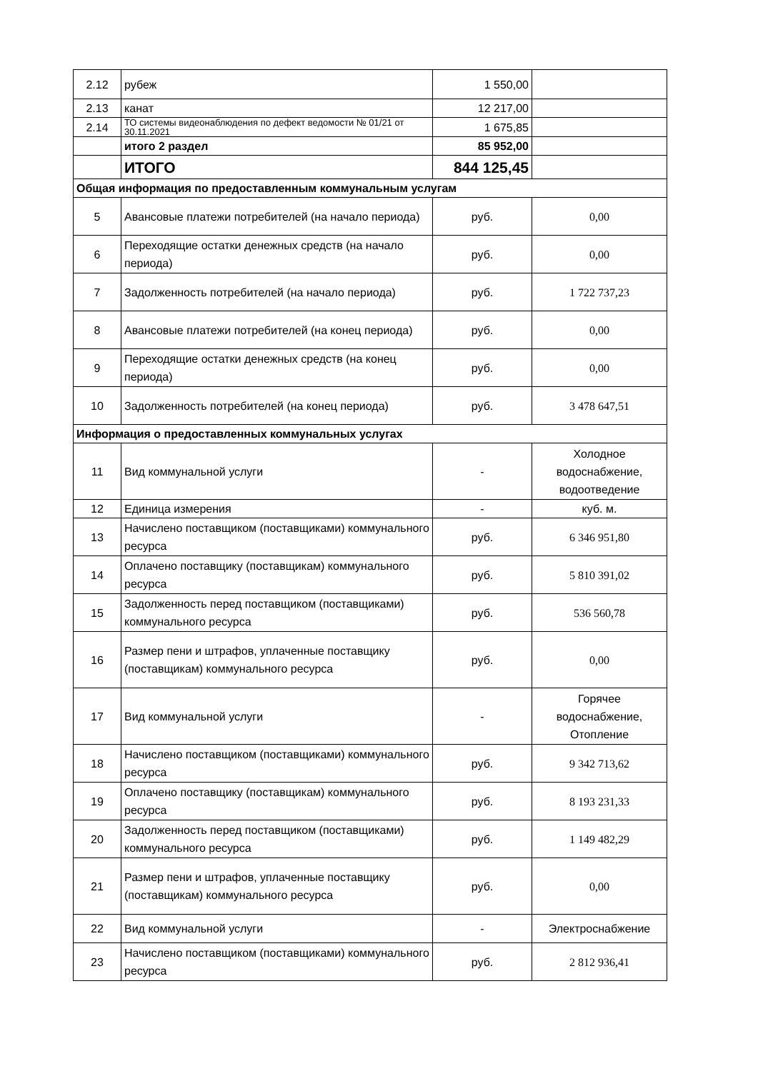| 2.12 | рубеж | 1 550,00 | |
| 2.13 | канат | 12 217,00 | |
| 2.14 | ТО системы видеонаблюдения по дефект ведомости № 01/21 от 30.11.2021 | 1 675,85 | |
| | итого 2 раздел | 85 952,00 | |
| | ИТОГО | 844 125,45 | |
| Общая информация по предоставленным коммунальным услугам | | | |
| 5 | Авансовые платежи потребителей (на начало периода) | руб. | 0,00 |
| 6 | Переходящие остатки денежных средств (на начало периода) | руб. | 0,00 |
| 7 | Задолженность потребителей (на начало периода) | руб. | 1 722 737,23 |
| 8 | Авансовые платежи потребителей (на конец периода) | руб. | 0,00 |
| 9 | Переходящие остатки денежных средств (на конец периода) | руб. | 0,00 |
| 10 | Задолженность потребителей (на конец периода) | руб. | 3 478 647,51 |
| Информация о предоставленных коммунальных услугах | | | |
| 11 | Вид коммунальной услуги | - | Холодное водоснабжение, водоотведение |
| 12 | Единица измерения | - | куб. м. |
| 13 | Начислено поставщиком (поставщиками) коммунального ресурса | руб. | 6 346 951,80 |
| 14 | Оплачено поставщику (поставщикам) коммунального ресурса | руб. | 5 810 391,02 |
| 15 | Задолженность перед поставщиком (поставщиками) коммунального ресурса | руб. | 536 560,78 |
| 16 | Размер пени и штрафов, уплаченные поставщику (поставщикам) коммунального ресурса | руб. | 0,00 |
| 17 | Вид коммунальной услуги | - | Горячее водоснабжение, Отопление |
| 18 | Начислено поставщиком (поставщиками) коммунального ресурса | руб. | 9 342 713,62 |
| 19 | Оплачено поставщику (поставщикам) коммунального ресурса | руб. | 8 193 231,33 |
| 20 | Задолженность перед поставщиком (поставщиками) коммунального ресурса | руб. | 1 149 482,29 |
| 21 | Размер пени и штрафов, уплаченные поставщику (поставщикам) коммунального ресурса | руб. | 0,00 |
| 22 | Вид коммунальной услуги | - | Электроснабжение |
| 23 | Начислено поставщиком (поставщиками) коммунального ресурса | руб. | 2 812 936,41 |